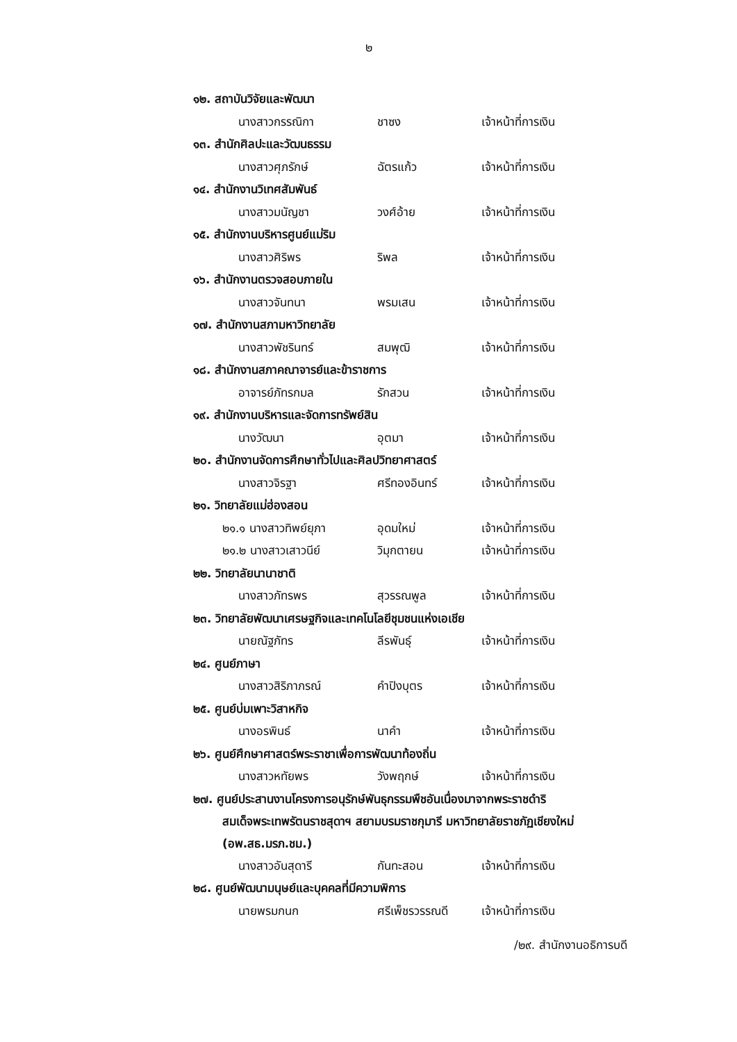๒
๑๒. สถาบันวิจัยและพัฒนา
นางสาวกรรณิกา ชาซง เจ้าหน้าที่การเงิน
๑๓. สำนักศิลปะและวัฒนธรรม
นางสาวศุภรักษ์ ฉัตรแก้ว เจ้าหน้าที่การเงิน
๑๔. สำนักงานวิเทศสัมพันธ์
นางสาวมนัญชา วงศ์อ้าย เจ้าหน้าที่การเงิน
๑๕. สำนักงานบริหารศูนย์แม่ริม
นางสาวศิริพร ริพล เจ้าหน้าที่การเงิน
๑๖. สำนักงานตรวจสอบภายใน
นางสาวจันทนา พรมเสน เจ้าหน้าที่การเงิน
๑๗. สำนักงานสภามหาวิทยาลัย
นางสาวพัชรินทร์ สมพุฒิ เจ้าหน้าที่การเงิน
๑๘. สำนักงานสภาคณาจารย์และข้าราชการ
อาจารย์ภัทรกมล รักสวน เจ้าหน้าที่การเงิน
๑๙. สำนักงานบริหารและจัดการทรัพย์สิน
นางวัฒนา อุตมา เจ้าหน้าที่การเงิน
๒๐. สำนักงานจัดการศึกษาทั่วไปและศิลปวิทยาศาสตร์
นางสาวจิรฐา ศรีทองอินทร์ เจ้าหน้าที่การเงิน
๒๑. วิทยาลัยแม่ฮ่องสอน
๒๑.๑ นางสาวทิพย์ยุภา อุดมใหม่ เจ้าหน้าที่การเงิน
๒๑.๒ นางสาวเสาวนีย์ วิมุกตายน เจ้าหน้าที่การเงิน
๒๒. วิทยาลัยนานาชาติ
นางสาวภัทรพร สุวรรณพูล เจ้าหน้าที่การเงิน
๒๓. วิทยาลัยพัฒนาเศรษฐกิจและเทคโนโลยีชุมชนแห่งเอเชีย
นายณัฐภัทร ลีรพันธุ์ เจ้าหน้าที่การเงิน
๒๔. ศูนย์ภาษา
นางสาวสิริภาภรณ์ คำปิงบุตร เจ้าหน้าที่การเงิน
๒๕. ศูนย์บ่มเพาะวิสาหกิจ
นางอรพินธ์ นาคำ เจ้าหน้าที่การเงิน
๒๖. ศูนย์ศึกษาศาสตร์พระราชาเพื่อการพัฒนาท้องถิ่น
นางสาวหทัยพร วังพฤกษ์ เจ้าหน้าที่การเงิน
๒๗. ศูนย์ประสานงานโครงการอนุรักษ์พันธุกรรมพืชอันเนื่องมาจากพระราชดำริ
สมเด็จพระเทพรัตนราชสุดาฯ สยามบรมราชกุมารี มหาวิทยาลัยราชภัฏเชียงใหม่
(อพ.สธ.มรภ.ชม.)
นางสาวอันสุดารี กันทะสอน เจ้าหน้าที่การเงิน
๒๘. ศูนย์พัฒนามนุษย์และบุคคลที่มีความพิการ
นายพรมกนก ศรีเพ็ชรวรรณดี เจ้าหน้าที่การเงิน
/๒๙. สำนักงานอธิการบดี